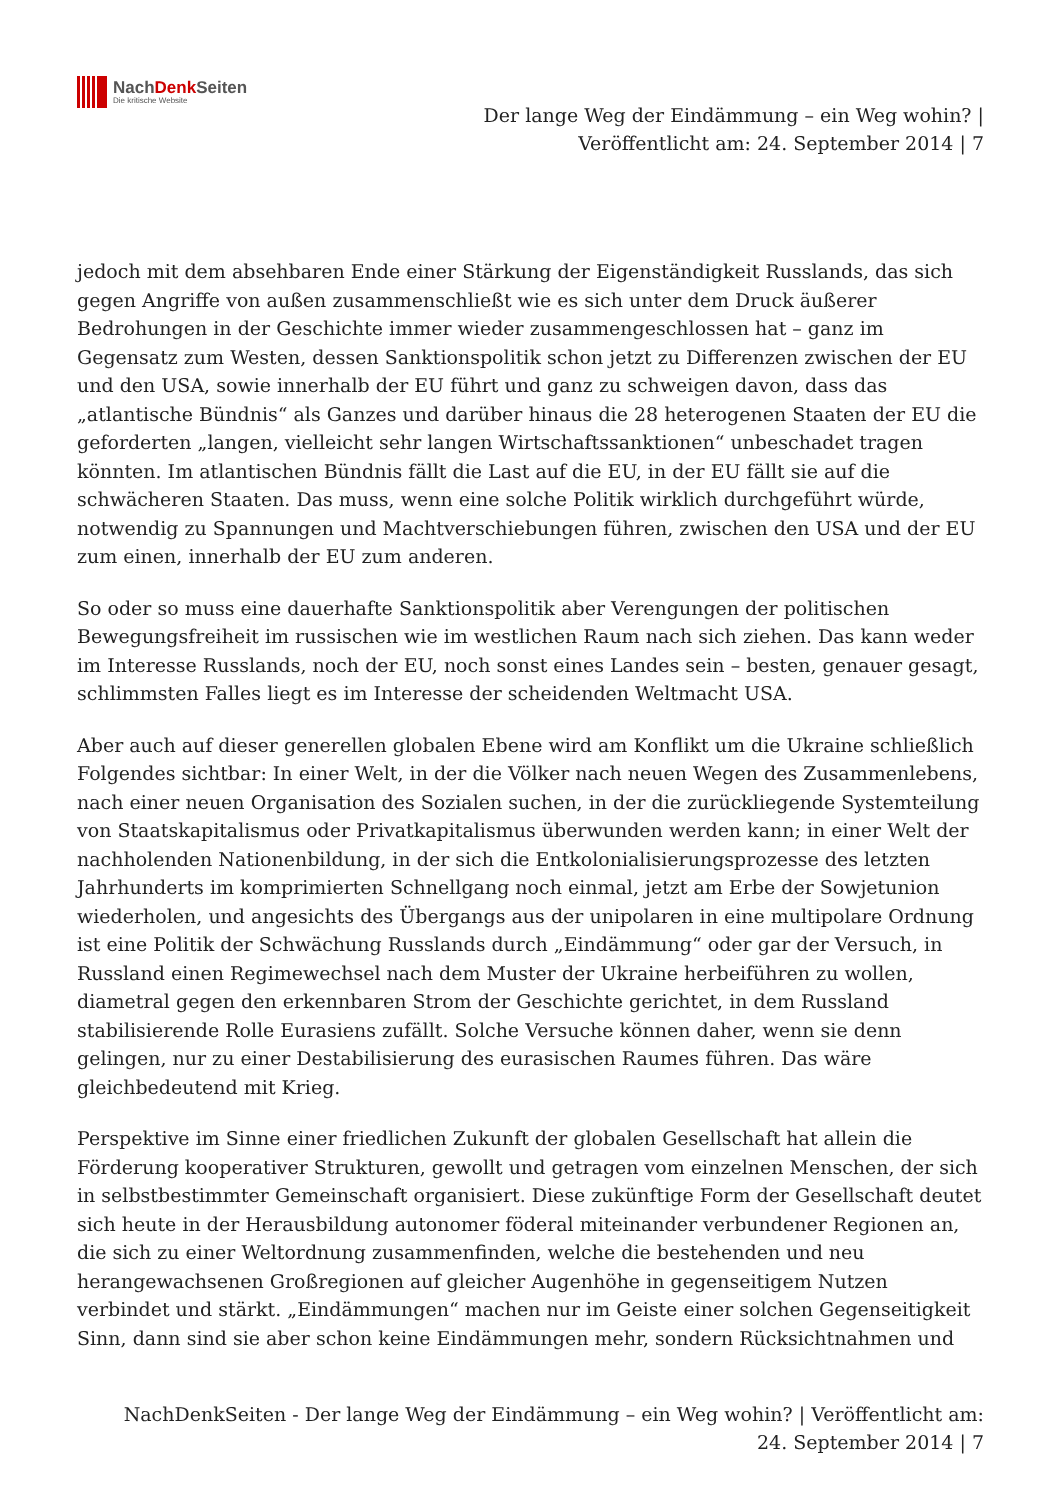NachDenk Seiten
Die kritische Website
Der lange Weg der Eindämmung – ein Weg wohin? | Veröffentlicht am: 24. September 2014 | 7
jedoch mit dem absehbaren Ende einer Stärkung der Eigenständigkeit Russlands, das sich gegen Angriffe von außen zusammenschließt wie es sich unter dem Druck äußerer Bedrohungen in der Geschichte immer wieder zusammengeschlossen hat – ganz im Gegensatz zum Westen, dessen Sanktionspolitik schon jetzt zu Differenzen zwischen der EU und den USA, sowie innerhalb der EU führt und ganz zu schweigen davon, dass das „atlantische Bündnis“ als Ganzes und darüber hinaus die 28 heterogenen Staaten der EU die geforderten „langen, vielleicht sehr langen Wirtschaftssanktionen“ unbeschadet tragen könnten. Im atlantischen Bündnis fällt die Last auf die EU, in der EU fällt sie auf die schwächeren Staaten. Das muss, wenn eine solche Politik wirklich durchgeführt würde, notwendig zu Spannungen und Machtverschiebungen führen, zwischen den USA und der EU zum einen, innerhalb der EU zum anderen.
So oder so muss eine dauerhafte Sanktionspolitik aber Verengungen der politischen Bewegungsfreiheit im russischen wie im westlichen Raum nach sich ziehen. Das kann weder im Interesse Russlands, noch der EU, noch sonst eines Landes sein – besten, genauer gesagt, schlimmsten Falles liegt es im Interesse der scheidenden Weltmacht USA.
Aber auch auf dieser generellen globalen Ebene wird am Konflikt um die Ukraine schließlich Folgendes sichtbar: In einer Welt, in der die Völker nach neuen Wegen des Zusammenlebens, nach einer neuen Organisation des Sozialen suchen, in der die zurückliegende Systemteilung von Staatskapitalismus oder Privatkapitalismus überwunden werden kann; in einer Welt der nachholenden Nationenbildung, in der sich die Entkolonialisierungsprozesse des letzten Jahrhunderts im komprimierten Schnellgang noch einmal, jetzt am Erbe der Sowjetunion wiederholen, und angesichts des Übergangs aus der unipolaren in eine multipolare Ordnung ist eine Politik der Schwächung Russlands durch „Eindämmung“ oder gar der Versuch, in Russland einen Regimewechsel nach dem Muster der Ukraine herbeiführen zu wollen, diametral gegen den erkennbaren Strom der Geschichte gerichtet, in dem Russland stabilisierende Rolle Eurasiens zufällt. Solche Versuche können daher, wenn sie denn gelingen, nur zu einer Destabilisierung des eurasischen Raumes führen. Das wäre gleichbedeutend mit Krieg.
Perspektive im Sinne einer friedlichen Zukunft der globalen Gesellschaft hat allein die Förderung kooperativer Strukturen, gewollt und getragen vom einzelnen Menschen, der sich in selbstbestimmter Gemeinschaft organisiert. Diese zukünftige Form der Gesellschaft deutet sich heute in der Herausbildung autonomer föderal miteinander verbundener Regionen an, die sich zu einer Weltordnung zusammenfinden, welche die bestehenden und neu herangewachsenen Großregionen auf gleicher Augenhöhe in gegenseitigem Nutzen verbindet und stärkt. „Eindämmungen“ machen nur im Geiste einer solchen Gegenseitigkeit Sinn, dann sind sie aber schon keine Eindämmungen mehr, sondern Rücksichtnahmen und
NachDenkSeiten - Der lange Weg der Eindämmung – ein Weg wohin? | Veröffentlicht am: 24. September 2014 | 7